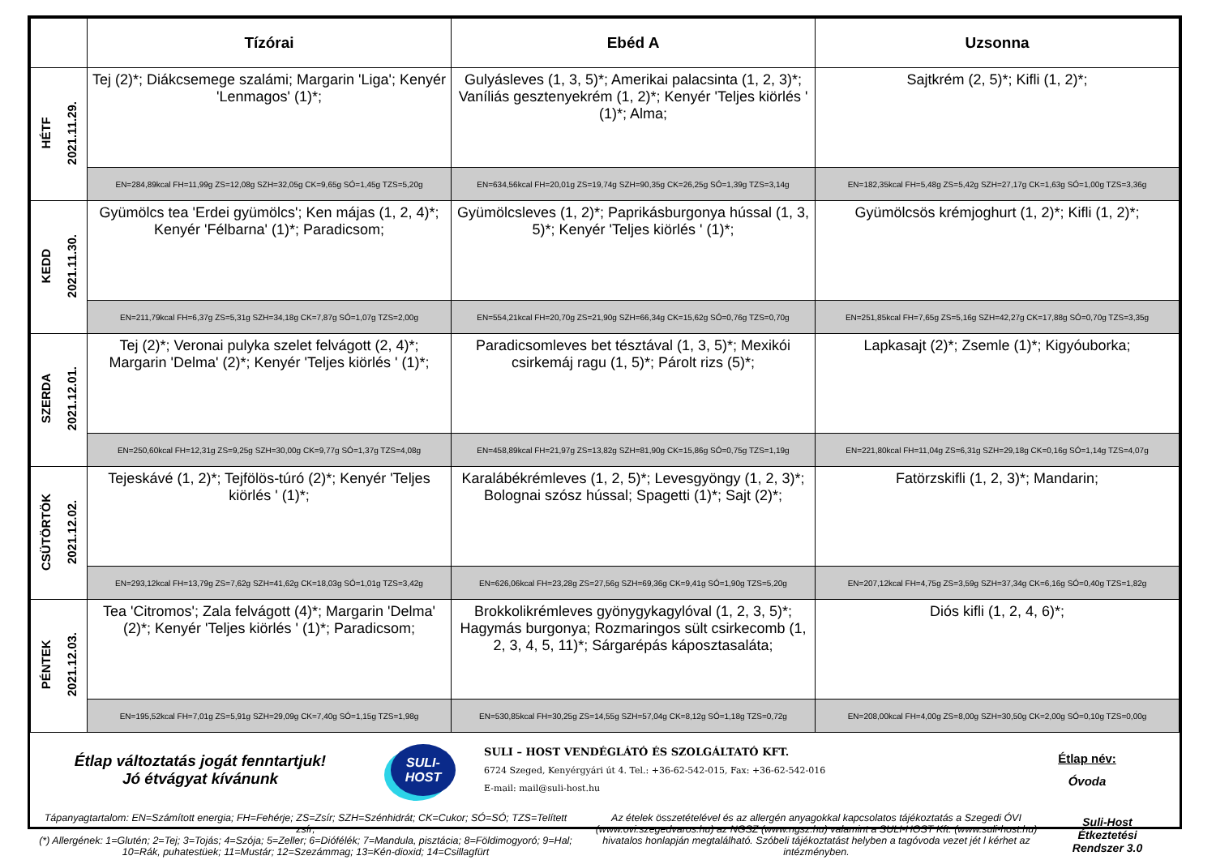| | Tízórai | Ebéd A | Uzsonna |
| --- | --- | --- | --- |
| HÉTF 2021.11.29. | Tej (2)*; Diákcsemege szalámi; Margarin 'Liga'; Kenyér 'Lenmagos' (1)*; | Gulyásleves (1, 3, 5)*; Amerikai palacsinta (1, 2, 3)*; Vaníliás gesztenyekrém (1, 2)*; Kenyér 'Teljes kiörlés ' (1)*; Alma; | Sajtkrém (2, 5)*; Kifli (1, 2)*; |
| | EN=284,89kcal FH=11,99g ZS=12,08g SZH=32,05g CK=9,65g SÓ=1,45g TZS=5,20g | EN=634,56kcal FH=20,01g ZS=19,74g SZH=90,35g CK=26,25g SÓ=1,39g TZS=3,14g | EN=182,35kcal FH=5,48g ZS=5,42g SZH=27,17g CK=1,63g SÓ=1,00g TZS=3,36g |
| KEDD 2021.11.30. | Gyümölcs tea 'Erdei gyümölcs'; Ken májas (1, 2, 4)*; Kenyér 'Félbarna' (1)*; Paradicsom; | Gyümölcsleves (1, 2)*; Paprikásburgonya hússal (1, 3, 5)*; Kenyér 'Teljes kiörlés ' (1)*; | Gyümölcsös krémjoghurt (1, 2)*; Kifli (1, 2)*; |
| | EN=211,79kcal FH=6,37g ZS=5,31g SZH=34,18g CK=7,87g SÓ=1,07g TZS=2,00g | EN=554,21kcal FH=20,70g ZS=21,90g SZH=66,34g CK=15,62g SÓ=0,76g TZS=0,70g | EN=251,85kcal FH=7,65g ZS=5,16g SZH=42,27g CK=17,88g SÓ=0,70g TZS=3,35g |
| SZERDA 2021.12.01. | Tej (2)*; Veronai pulyka szelet felvágott (2, 4)*; Margarin 'Delma' (2)*; Kenyér 'Teljes kiörlés ' (1)*; | Paradicsomleves bet tésztával (1, 3, 5)*; Mexikói csirkemáj ragu (1, 5)*; Párolt rizs (5)*; | Lapkasajt (2)*; Zsemle (1)*; Kigyóuborka; |
| | EN=250,60kcal FH=12,31g ZS=9,25g SZH=30,00g CK=9,77g SÓ=1,37g TZS=4,08g | EN=458,89kcal FH=21,97g ZS=13,82g SZH=81,90g CK=15,86g SÓ=0,75g TZS=1,19g | EN=221,80kcal FH=11,04g ZS=6,31g SZH=29,18g CK=0,16g SÓ=1,14g TZS=4,07g |
| CSÜTÖRTÖK 2021.12.02. | Tejeskávé (1, 2)*; Tejfölös-túró (2)*; Kenyér 'Teljes kiörlés ' (1)*; | Karalábékrémleves (1, 2, 5)*; Levesgyöngy (1, 2, 3)*; Bolognai szósz hússal; Spagetti (1)*; Sajt (2)*; | Fatörzskifli (1, 2, 3)*; Mandarin; |
| | EN=293,12kcal FH=13,79g ZS=7,62g SZH=41,62g CK=18,03g SÓ=1,01g TZS=3,42g | EN=626,06kcal FH=23,28g ZS=27,56g SZH=69,36g CK=9,41g SÓ=1,90g TZS=5,20g | EN=207,12kcal FH=4,75g ZS=3,59g SZH=37,34g CK=6,16g SÓ=0,40g TZS=1,82g |
| PÉNTEK 2021.12.03. | Tea 'Citromos'; Zala felvágott (4)*; Margarin 'Delma' (2)*; Kenyér 'Teljes kiörlés ' (1)*; Paradicsom; | Brokkolikrémleves gyönygykagylóval (1, 2, 3, 5)*; Hagymás burgonya; Rozmaringos sült csirkecomb (1, 2, 3, 4, 5, 11)*; Sárgarépás káposztasaláta; | Diós kifli (1, 2, 4, 6)*; |
| | EN=195,52kcal FH=7,01g ZS=5,91g SZH=29,09g CK=7,40g SÓ=1,15g TZS=1,98g | EN=530,85kcal FH=30,25g ZS=14,55g SZH=57,04g CK=8,12g SÓ=1,18g TZS=0,72g | EN=208,00kcal FH=4,00g ZS=8,00g SZH=30,50g CK=2,00g SÓ=0,10g TZS=0,00g |
Étlap változtatás jogát fenntartjuk!
Jó étvágyat kívánunk
SULI-
HOST
SULI – HOST VENDÉGLÁTÓ ÉS SZOLGÁLTATÓ KFT.
6724 Szeged, Kenyérgyári út 4. Tel.: +36-62-542-015, Fax: +36-62-542-016
E-mail: mail@suli-host.hu
Étlap név:
Óvoda
Tápanyagtartalom: EN=Számított energia; FH=Fehérje; ZS=Zsír; SZH=Szénhidrát; CK=Cukor; SÓ=SÓ; TZS=Telített zsír;
(*) Allergének: 1=Glutén; 2=Tej; 3=Tojás; 4=Szója; 5=Zeller; 6=Diófélék; 7=Mandula, pisztácia; 8=Földimogyoró; 9=Hal; 10=Rák, puhatestüek; 11=Mustár; 12=Szezámmag; 13=Kén-dioxid; 14=Csillagfürt
Az ételek összetételével és az allergén anyagokkal kapcsolatos tájékoztatás a Szegedi ÓVI (www.ovi.szegedvaros.hu) az NGSZ (www.ngsz.hu) valamint a SULI-HOST Kft. (www.suli-host.hu) hivatalos honlapján megtalálható. Szóbeli tájékoztatást helyben a tagóvoda vezet jét l kérhet az intézményben.
Suli-Host
Étkeztetési
Rendszer 3.0